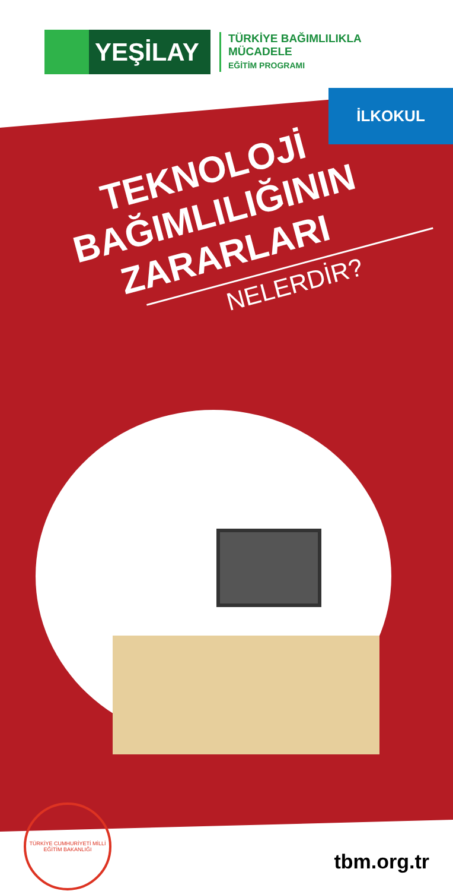YEŞİLAY
TÜRKİYE BAĞIMLILIKLA
MÜCADELE
EĞİTİM PROGRAMI
İLKOKUL
TEKNOLOJİ
BAĞIMLILIĞININ
ZARARLARI
NELERDİR?
TÜRKİYE CUMHURİYETİ MİLLİ EĞİTİM BAKANLIĞI
tbm.org.tr